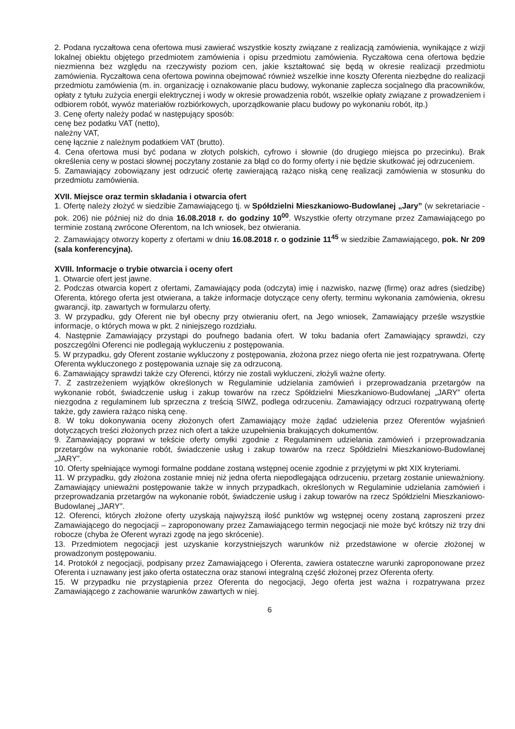2. Podana ryczałtowa cena ofertowa musi zawierać wszystkie koszty związane z realizacją zamówienia, wynikające z wizji lokalnej obiektu objętego przedmiotem zamówienia i opisu przedmiotu zamówienia. Ryczałtowa cena ofertowa będzie niezmienna bez względu na rzeczywisty poziom cen, jakie kształtować się będą w okresie realizacji przedmiotu zamówienia. Ryczałtowa cena ofertowa powinna obejmować również wszelkie inne koszty Oferenta niezbędne do realizacji przedmiotu zamówienia (m. in. organizację i oznakowanie placu budowy, wykonanie zaplecza socjalnego dla pracowników, opłaty z tytułu zużycia energii elektrycznej i wody w okresie prowadzenia robót, wszelkie opłaty związane z prowadzeniem i odbiorem robót, wywóz materiałów rozbiórkowych, uporządkowanie placu budowy po wykonaniu robót, itp.)
3. Cenę oferty należy podać w następujący sposób:
cenę bez podatku VAT (netto),
należny VAT,
cenę łącznie z należnym podatkiem VAT (brutto).
4. Cena ofertowa musi być podana w złotych polskich, cyfrowo i słownie (do drugiego miejsca po przecinku). Brak określenia ceny w postaci słownej poczytany zostanie za błąd co do formy oferty i nie będzie skutkować jej odrzuceniem.
5. Zamawiający zobowiązany jest odrzucić ofertę zawierającą rażąco niską cenę realizacji zamówienia w stosunku do przedmiotu zamówienia.
XVII. Miejsce oraz termin składania i otwarcia ofert
1. Ofertę należy złożyć w siedzibie Zamawiającego tj. w Spółdzielni Mieszkaniowo-Budowlanej „Jary” (w sekretariacie - pok. 206) nie później niż do dnia 16.08.2018 r. do godziny 10<sup>00</sup>. Wszystkie oferty otrzymane przez Zamawiającego po terminie zostaną zwrócone Oferentom, na Ich wniosek, bez otwierania.
2. Zamawiający otworzy koperty z ofertami w dniu 16.08.2018 r. o godzinie 11<sup>45</sup> w siedzibie Zamawiającego, pok. Nr 209 (sala konferencyjna).
XVIII. Informacje o trybie otwarcia i oceny ofert
1. Otwarcie ofert jest jawne.
2. Podczas otwarcia kopert z ofertami, Zamawiający poda (odczyta) imię i nazwisko, nazwę (firmę) oraz adres (siedzibę) Oferenta, którego oferta jest otwierana, a także informacje dotyczące ceny oferty, terminu wykonania zamówienia, okresu gwarancji, itp. zawartych w formularzu oferty.
3. W przypadku, gdy Oferent nie był obecny przy otwieraniu ofert, na Jego wniosek, Zamawiający prześle wszystkie informacje, o których mowa w pkt. 2 niniejszego rozdziału.
4. Następnie Zamawiający przystąpi do poufnego badania ofert. W toku badania ofert Zamawiający sprawdzi, czy poszczególni Oferenci nie podlegają wykluczeniu z postępowania.
5. W przypadku, gdy Oferent zostanie wykluczony z postępowania, złożona przez niego oferta nie jest rozpatrywana. Ofertę Oferenta wykluczonego z postępowania uznaje się za odrzuconą.
6. Zamawiający sprawdzi także czy Oferenci, którzy nie zostali wykluczeni, złożyli ważne oferty.
7. Z zastrzeżeniem wyjątków określonych w Regulaminie udzielania zamówień i przeprowadzania przetargów na wykonanie robót, świadczenie usług i zakup towarów na rzecz Spółdzielni Mieszkaniowo-Budowlanej „JARY” oferta niezgodna z regulaminem lub sprzeczna z treścią SIWZ, podlega odrzuceniu. Zamawiający odrzuci rozpatrywaną ofertę także, gdy zawiera rażąco niską cenę.
8. W toku dokonywania oceny złożonych ofert Zamawiający może żądać udzielenia przez Oferentów wyjaśnień dotyczących treści złożonych przez nich ofert a także uzupełnienia brakujących dokumentów.
9. Zamawiający poprawi w tekście oferty omyłki zgodnie z Regulaminem udzielania zamówień i przeprowadzania przetargów na wykonanie robót, świadczenie usług i zakup towarów na rzecz Spółdzielni Mieszkaniowo-Budowlanej „JARY”.
10. Oferty spełniające wymogi formalne poddane zostaną wstępnej ocenie zgodnie z przyjętymi w pkt XIX kryteriami.
11. W przypadku, gdy złożona zostanie mniej niż jedna oferta niepodlegająca odrzuceniu, przetarg zostanie unieważniony. Zamawiający unieważni postępowanie także w innych przypadkach, określonych w Regulaminie udzielania zamówień i przeprowadzania przetargów na wykonanie robót, świadczenie usług i zakup towarów na rzecz Spółdzielni Mieszkaniowo-Budowlanej „JARY”.
12. Oferenci, których złożone oferty uzyskają najwyższą ilość punktów wg wstępnej oceny zostaną zaproszeni przez Zamawiającego do negocjacji – zaproponowany przez Zamawiającego termin negocjacji nie może być krótszy niż trzy dni robocze (chyba że Oferent wyrazi zgodę na jego skrócenie).
13. Przedmiotem negocjacji jest uzyskanie korzystniejszych warunków niż przedstawione w ofercie złożonej w prowadzonym postępowaniu.
14. Protokół z negocjacji, podpisany przez Zamawiającego i Oferenta, zawiera ostateczne warunki zaproponowane przez Oferenta i uznawany jest jako oferta ostateczna oraz stanowi integralną część złożonej przez Oferenta oferty.
15. W przypadku nie przystąpienia przez Oferenta do negocjacji, Jego oferta jest ważna i rozpatrywana przez Zamawiającego z zachowanie warunków zawartych w niej.
6